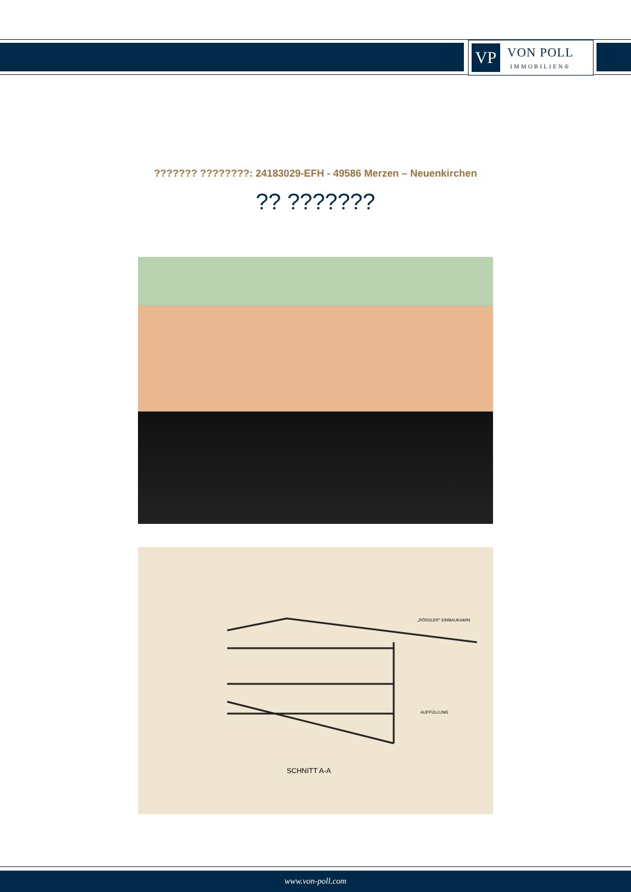VP
VON POLL
IMMOBILIEN®
??????? ????????: 24183029-EFH - 49586 Merzen – Neuenkirchen
?? ???????
SCHNITT A-A
„RÖSSLER" EINBAUKAMIN
AUFFÜLLUNG
www.von-poll.com